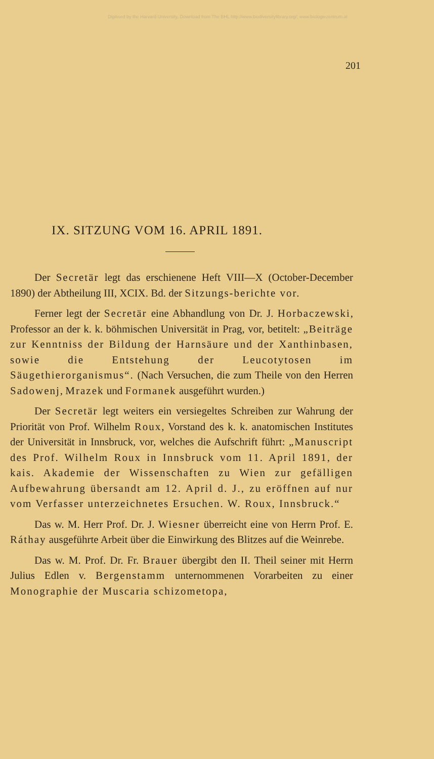Digitised by the Harvard University, Download from The BHL http://www.biodiversitylibrary.org/; www.biologiezentrum.at
201
IX. SITZUNG VOM 16. APRIL 1891.
Der Secretär legt das erschienene Heft VIII—X (October-December 1890) der Abtheilung III, XCIX. Bd. der Sitzungs-berichte vor.
Ferner legt der Secretär eine Abhandlung von Dr. J. Horbaczewski, Professor an der k. k. böhmischen Universität in Prag, vor, betitelt: „Beiträge zur Kenntniss der Bildung der Harnsäure und der Xanthinbasen, sowie die Entstehung der Leucotytosen im Säugethierorganismus“. (Nach Versuchen, die zum Theile von den Herren Sadowenj, Mrazek und Formanek ausgeführt wurden.)
Der Secretär legt weiters ein versiegeltes Schreiben zur Wahrung der Priorität von Prof. Wilhelm Roux, Vorstand des k. k. anatomischen Institutes der Universität in Innsbruck, vor, welches die Aufschrift führt: „Manuscript des Prof. Wilhelm Roux in Innsbruck vom 11. April 1891, der kais. Akademie der Wissenschaften zu Wien zur gefälligen Aufbewahrung übersandt am 12. April d. J., zu eröffnen auf nur vom Verfasser unterzeichnetes Ersuchen. W. Roux, Innsbruck.“
Das w. M. Herr Prof. Dr. J. Wiesner überreicht eine von Herrn Prof. E. Ráthay ausgeführte Arbeit über die Einwirkung des Blitzes auf die Weinrebe.
Das w. M. Prof. Dr. Fr. Brauer übergibt den II. Theil seiner mit Herrn Julius Edlen v. Bergenstamm unternommenen Vorarbeiten zu einer Monographie der Muscaria schizometopa,